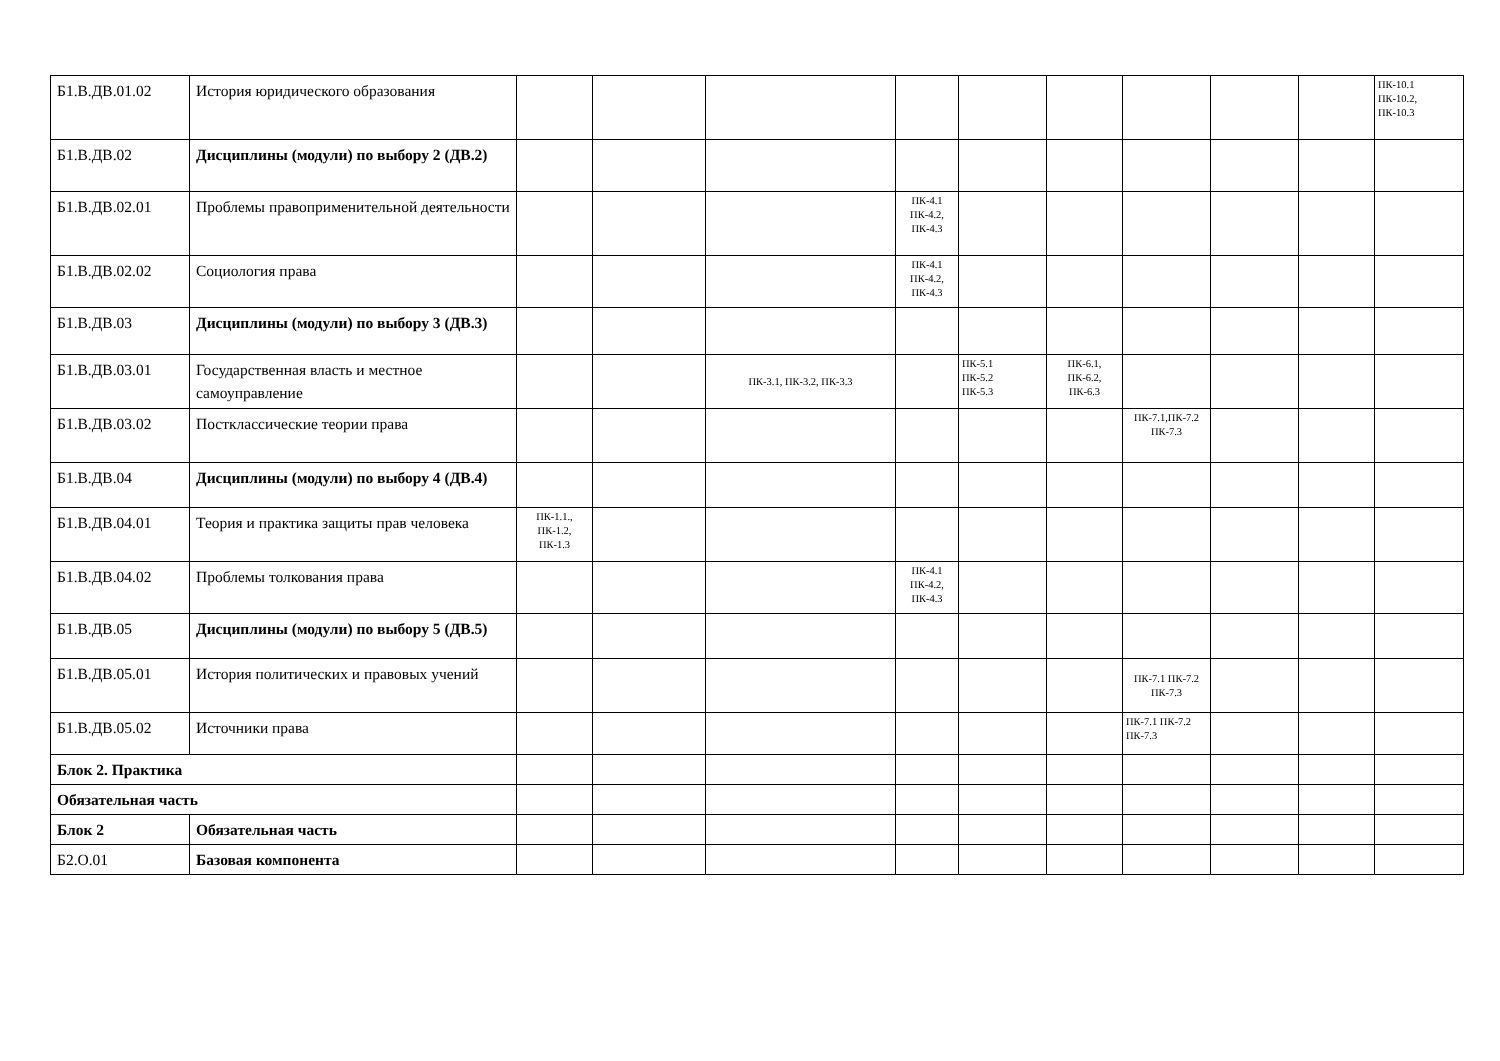| Б1.В.ДВ.01.02 | История юридического образования | | | | | | | | | | ПК-10.1 ПК-10.2, ПК-10.3 |
| Б1.В.ДВ.02 | Дисциплины (модули) по выбору 2 (ДВ.2) | | | | | | | | | | |
| Б1.В.ДВ.02.01 | Проблемы правоприменительной деятельности | | | | ПК-4.1 ПК-4.2, ПК-4.3 | | | | | | |
| Б1.В.ДВ.02.02 | Социология права | | | | ПК-4.1 ПК-4.2, ПК-4.3 | | | | | | |
| Б1.В.ДВ.03 | Дисциплины (модули) по выбору 3 (ДВ.3) | | | | | | | | | | |
| Б1.В.ДВ.03.01 | Государственная власть и местное самоуправление | | | ПК-3.1, ПК-3.2, ПК-3.3 | | ПК-5.1 ПК-5.2 ПК-5.3 | ПК-6.1, ПК-6.2, ПК-6.3 | | | | |
| Б1.В.ДВ.03.02 | Постклассические теории права | | | | | | | ПК-7.1,ПК-7.2 ПК-7.3 | | | |
| Б1.В.ДВ.04 | Дисциплины (модули) по выбору 4 (ДВ.4) | | | | | | | | | | |
| Б1.В.ДВ.04.01 | Теория и практика защиты прав человека | ПК-1.1., ПК-1.2, ПК-1.3 | | | | | | | | | |
| Б1.В.ДВ.04.02 | Проблемы толкования права | | | | ПК-4.1 ПК-4.2, ПК-4.3 | | | | | | |
| Б1.В.ДВ.05 | Дисциплины (модули) по выбору 5 (ДВ.5) | | | | | | | | | | |
| Б1.В.ДВ.05.01 | История политических и правовых учений | | | | | | | ПК-7.1 ПК-7.2 ПК-7.3 | | | |
| Б1.В.ДВ.05.02 | Источники права | | | | | | | ПК-7.1 ПК-7.2 ПК-7.3 | | | |
| Блок 2. Практика | | | | | | | | | | | |
| Обязательная часть | | | | | | | | | | | |
| Блок 2 | Обязательная часть | | | | | | | | | | |
| Б2.О.01 | Базовая компонента | | | | | | | | | | |